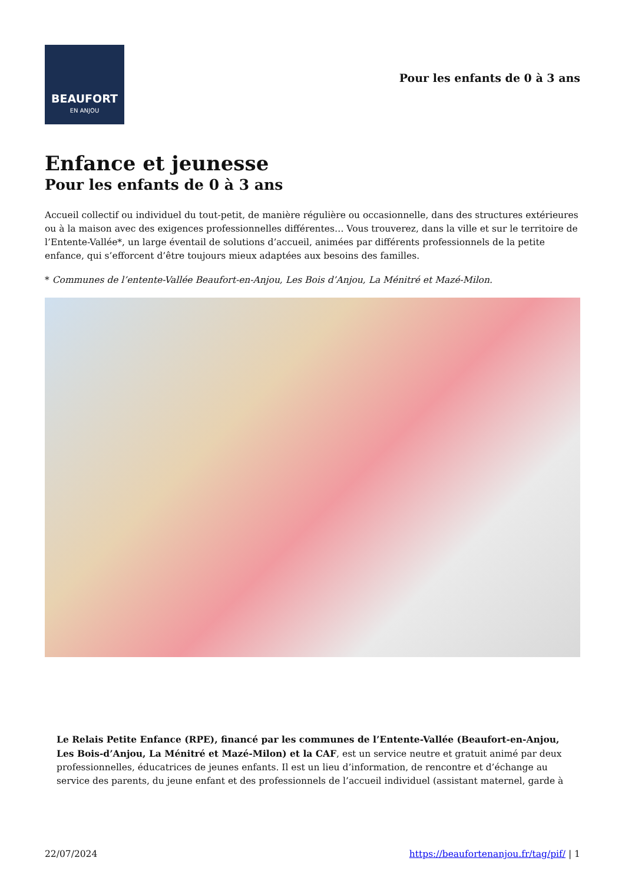BEAUFORT
EN ANJOU
Pour les enfants de 0 à 3 ans
Enfance et jeunesse
Pour les enfants de 0 à 3 ans
Accueil collectif ou individuel du tout-petit, de manière régulière ou occasionnelle, dans des structures extérieures ou à la maison avec des exigences professionnelles différentes… Vous trouverez, dans la ville et sur le territoire de l’Entente-Vallée*, un large éventail de solutions d’accueil, animées par différents professionnels de la petite enfance, qui s’efforcent d’être toujours mieux adaptées aux besoins des familles.
* Communes de l’entente-Vallée Beaufort-en-Anjou, Les Bois d’Anjou, La Ménitré et Mazé-Milon.
Le Relais Petite Enfance (RPE), financé par les communes de l’Entente-Vallée (Beaufort-en-Anjou, Les Bois-d’Anjou, La Ménitré et Mazé-Milon) et la CAF, est un service neutre et gratuit animé par deux professionnelles, éducatrices de jeunes enfants. Il est un lieu d’information, de rencontre et d’échange au service des parents, du jeune enfant et des professionnels de l’accueil individuel (assistant maternel, garde à
22/07/2024 https://beaufortenanjou.fr/tag/pif/ | 1